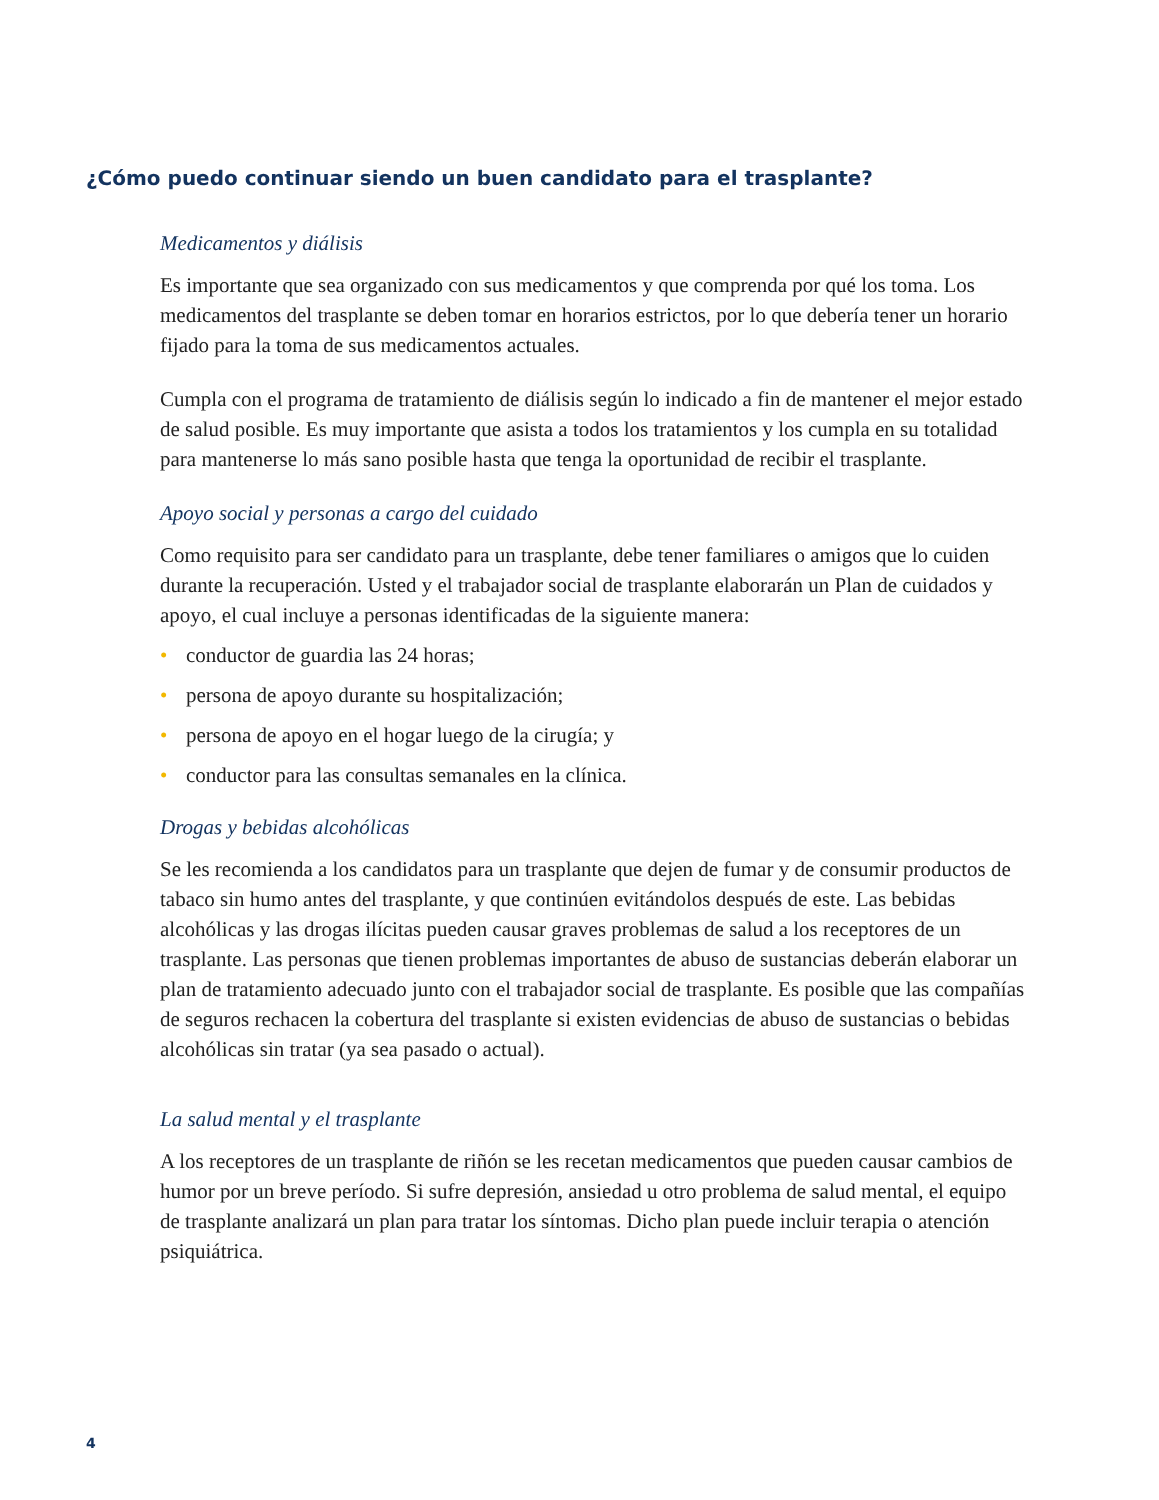¿Cómo puedo continuar siendo un buen candidato para el trasplante?
Medicamentos y diálisis
Es importante que sea organizado con sus medicamentos y que comprenda por qué los toma. Los medicamentos del trasplante se deben tomar en horarios estrictos, por lo que debería tener un horario fijado para la toma de sus medicamentos actuales.
Cumpla con el programa de tratamiento de diálisis según lo indicado a fin de mantener el mejor estado de salud posible. Es muy importante que asista a todos los tratamientos y los cumpla en su totalidad para mantenerse lo más sano posible hasta que tenga la oportunidad de recibir el trasplante.
Apoyo social y personas a cargo del cuidado
Como requisito para ser candidato para un trasplante, debe tener familiares o amigos que lo cuiden durante la recuperación. Usted y el trabajador social de trasplante elaborarán un Plan de cuidados y apoyo, el cual incluye a personas identificadas de la siguiente manera:
• conductor de guardia las 24 horas;
• persona de apoyo durante su hospitalización;
• persona de apoyo en el hogar luego de la cirugía; y
• conductor para las consultas semanales en la clínica.
Drogas y bebidas alcohólicas
Se les recomienda a los candidatos para un trasplante que dejen de fumar y de consumir productos de tabaco sin humo antes del trasplante, y que continúen evitándolos después de este. Las bebidas alcohólicas y las drogas ilícitas pueden causar graves problemas de salud a los receptores de un trasplante. Las personas que tienen problemas importantes de abuso de sustancias deberán elaborar un plan de tratamiento adecuado junto con el trabajador social de trasplante. Es posible que las compañías de seguros rechacen la cobertura del trasplante si existen evidencias de abuso de sustancias o bebidas alcohólicas sin tratar (ya sea pasado o actual).
La salud mental y el trasplante
A los receptores de un trasplante de riñón se les recetan medicamentos que pueden causar cambios de humor por un breve período. Si sufre depresión, ansiedad u otro problema de salud mental, el equipo de trasplante analizará un plan para tratar los síntomas. Dicho plan puede incluir terapia o atención psiquiátrica.
4